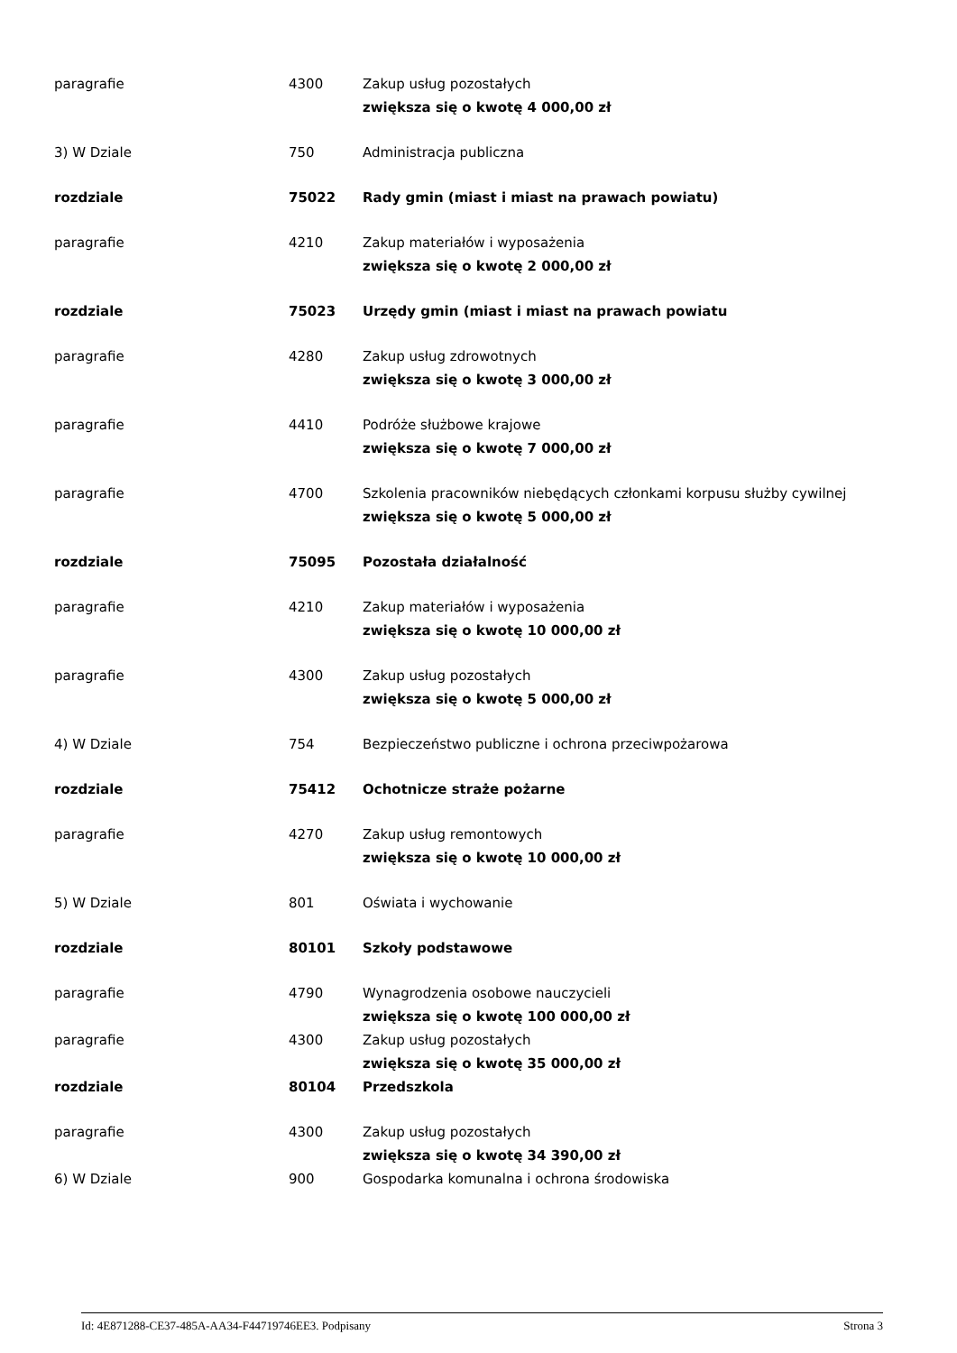| paragrafie | 4300 | Zakup usług pozostałych zwiększa się o kwotę 4 000,00 zł |
| 3) W Dziale | 750 | Administracja publiczna |
| rozdziale | 75022 | Rady gmin (miast i miast na prawach powiatu) |
| paragrafie | 4210 | Zakup materiałów i wyposażenia zwiększa się o kwotę 2 000,00 zł |
| rozdziale | 75023 | Urzędy gmin (miast i miast na prawach powiatu |
| paragrafie | 4280 | Zakup usług zdrowotnych zwiększa się o kwotę 3 000,00 zł |
| paragrafie | 4410 | Podróże służbowe krajowe zwiększa się o kwotę 7 000,00 zł |
| paragrafie | 4700 | Szkolenia pracowników niebędących członkami korpusu służby cywilnej zwiększa się o kwotę 5 000,00 zł |
| rozdziale | 75095 | Pozostała działalność |
| paragrafie | 4210 | Zakup materiałów i wyposażenia zwiększa się o kwotę 10 000,00 zł |
| paragrafie | 4300 | Zakup usług pozostałych zwiększa się o kwotę 5 000,00 zł |
| 4) W Dziale | 754 | Bezpieczeństwo publiczne i ochrona przeciwpożarowa |
| rozdziale | 75412 | Ochotnicze straże pożarne |
| paragrafie | 4270 | Zakup usług remontowych zwiększa się o kwotę 10 000,00 zł |
| 5) W Dziale | 801 | Oświata i wychowanie |
| rozdziale | 80101 | Szkoły podstawowe |
| paragrafie | 4790 | Wynagrodzenia osobowe nauczycieli zwiększa się o kwotę 100 000,00 zł |
| paragrafie | 4300 | Zakup usług pozostałych zwiększa się o kwotę 35 000,00 zł |
| rozdziale | 80104 | Przedszkola |
| paragrafie | 4300 | Zakup usług pozostałych zwiększa się o kwotę 34 390,00 zł |
| 6) W Dziale | 900 | Gospodarka komunalna i ochrona środowiska |
Id: 4E871288-CE37-485A-AA34-F44719746EE3. Podpisany Strona 3